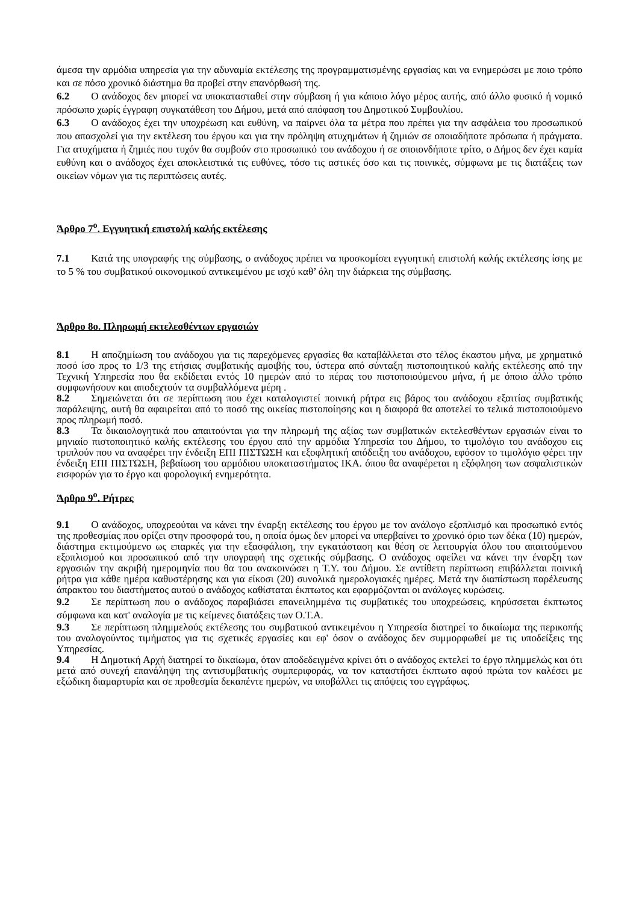άμεσα την αρμόδια υπηρεσία για την αδυναμία εκτέλεσης της προγραμματισμένης εργασίας και να ενημερώσει με ποιο τρόπο και σε πόσο χρονικό διάστημα θα προβεί στην επανόρθωσή της.
6.2 Ο ανάδοχος δεν μπορεί να υποκατασταθεί στην σύμβαση ή για κάποιο λόγο μέρος αυτής, από άλλο φυσικό ή νομικό πρόσωπο χωρίς έγγραφη συγκατάθεση του Δήμου, μετά από απόφαση του Δημοτικού Συμβουλίου.
6.3 Ο ανάδοχος έχει την υποχρέωση και ευθύνη, να παίρνει όλα τα μέτρα που πρέπει για την ασφάλεια του προσωπικού που απασχολεί για την εκτέλεση του έργου και για την πρόληψη ατυχημάτων ή ζημιών σε οποιαδήποτε πρόσωπα ή πράγματα. Για ατυχήματα ή ζημιές που τυχόν θα συμβούν στο προσωπικό του ανάδοχου ή σε οποιονδήποτε τρίτο, ο Δήμος δεν έχει καμία ευθύνη και ο ανάδοχος έχει αποκλειστικά τις ευθύνες, τόσο τις αστικές όσο και τις ποινικές, σύμφωνα με τις διατάξεις των οικείων νόμων για τις περιπτώσεις αυτές.
Άρθρο 7<sup>ο</sup>. Εγγυητική επιστολή καλής εκτέλεσης
7.1 Κατά της υπογραφής της σύμβασης, ο ανάδοχος πρέπει να προσκομίσει εγγυητική επιστολή καλής εκτέλεσης ίσης με το 5 % του συμβατικού οικονομικού αντικειμένου με ισχύ καθ’ όλη την διάρκεια της σύμβασης.
Άρθρο 8ο. Πληρωμή εκτελεσθέντων εργασιών
8.1 Η αποζημίωση του ανάδοχου για τις παρεχόμενες εργασίες θα καταβάλλεται στο τέλος έκαστου μήνα, με χρηματικό ποσό ίσο προς το 1/3 της ετήσιας συμβατικής αμοιβής του, ύστερα από σύνταξη πιστοποιητικού καλής εκτέλεσης από την Τεχνική Υπηρεσία που θα εκδίδεται εντός 10 ημερών από το πέρας του πιστοποιούμενου μήνα, ή με όποιο άλλο τρόπο συμφωνήσουν και αποδεχτούν τα συμβαλλόμενα μέρη .
8.2 Σημειώνεται ότι σε περίπτωση που έχει καταλογιστεί ποινική ρήτρα εις βάρος του ανάδοχου εξαιτίας συμβατικής παράλειψης, αυτή θα αφαιρείται από το ποσό της οικείας πιστοποίησης και η διαφορά θα αποτελεί το τελικά πιστοποιούμενο προς πληρωμή ποσό.
8.3 Τα δικαιολογητικά που απαιτούνται για την πληρωμή της αξίας των συμβατικών εκτελεσθέντων εργασιών είναι το μηνιαίο πιστοποιητικό καλής εκτέλεσης του έργου από την αρμόδια Υπηρεσία του Δήμου, το τιμολόγιο του ανάδοχου εις τριπλούν που να αναφέρει την ένδειξη ΕΠΙ ΠΙΣΤΩΣΗ και εξοφλητική απόδειξη του ανάδοχου, εφόσον το τιμολόγιο φέρει την ένδειξη ΕΠΙ ΠΙΣΤΩΣΗ, βεβαίωση του αρμόδιου υποκαταστήματος ΙΚΑ. όπου θα αναφέρεται η εξόφληση των ασφαλιστικών εισφορών για το έργο και φορολογική ενημερότητα.
Άρθρο 9<sup>ο</sup>. Ρήτρες
9.1 Ο ανάδοχος, υποχρεούται να κάνει την έναρξη εκτέλεσης του έργου με τον ανάλογο εξοπλισμό και προσωπικό εντός της προθεσμίας που ορίζει στην προσφορά του, η οποία όμως δεν μπορεί να υπερβαίνει το χρονικό όριο των δέκα (10) ημερών, διάστημα εκτιμούμενο ως επαρκές για την εξασφάλιση, την εγκατάσταση και θέση σε λειτουργία όλου του απαιτούμενου εξοπλισμού και προσωπικού από την υπογραφή της σχετικής σύμβασης. Ο ανάδοχος οφείλει να κάνει την έναρξη των εργασιών την ακριβή ημερομηνία που θα του ανακοινώσει η Τ.Υ. του Δήμου. Σε αντίθετη περίπτωση επιβάλλεται ποινική ρήτρα για κάθε ημέρα καθυστέρησης και για είκοσι (20) συνολικά ημερολογιακές ημέρες. Μετά την διαπίστωση παρέλευσης άπρακτου του διαστήματος αυτού ο ανάδοχος καθίσταται έκπτωτος και εφαρμόζονται οι ανάλογες κυρώσεις.
9.2 Σε περίπτωση που ο ανάδοχος παραβιάσει επανειλημμένα τις συμβατικές του υποχρεώσεις, κηρύσσεται έκπτωτος σύμφωνα και κατ' αναλογία με τις κείμενες διατάξεις των Ο.Τ.Α.
9.3 Σε περίπτωση πλημμελούς εκτέλεσης του συμβατικού αντικειμένου η Υπηρεσία διατηρεί το δικαίωμα της περικοπής του αναλογούντος τιμήματος για τις σχετικές εργασίες και εφ' όσον ο ανάδοχος δεν συμμορφωθεί με τις υποδείξεις της Υπηρεσίας.
9.4 Η Δημοτική Αρχή διατηρεί το δικαίωμα, όταν αποδεδειγμένα κρίνει ότι ο ανάδοχος εκτελεί το έργο πλημμελώς και ότι μετά από συνεχή επανάληψη της αντισυμβατικής συμπεριφοράς, να τον καταστήσει έκπτωτο αφού πρώτα τον καλέσει με εξώδικη διαμαρτυρία και σε προθεσμία δεκαπέντε ημερών, να υποβάλλει τις απόψεις του εγγράφως.